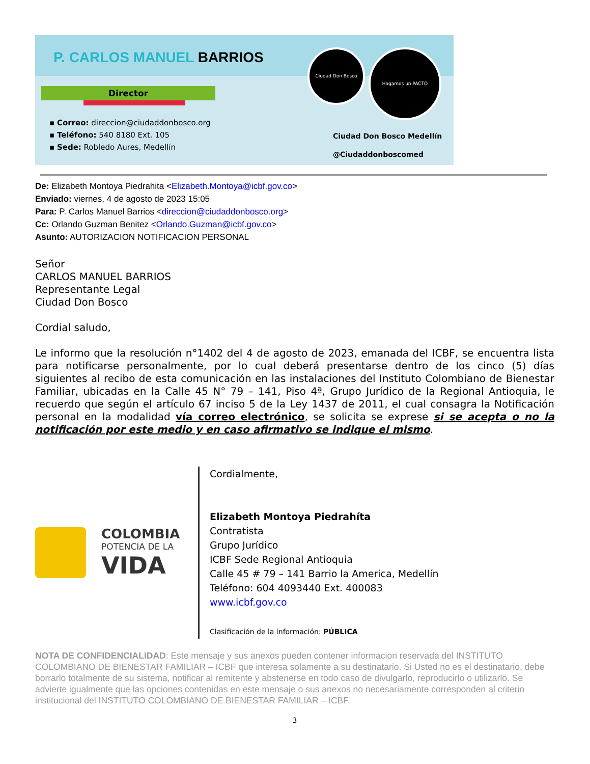P. CARLOS MANUEL BARRIOS
Director
▪ Correo: direccion@ciudaddonbosco.org
▪ Teléfono: 540 8180 Ext. 105
▪ Sede: Robledo Aures, Medellín
Ciudad Don Bosco Hagamos un PACTO
Ciudad Don Bosco Medellín
@Ciudaddonboscomed
De: Elizabeth Montoya Piedrahita <Elizabeth.Montoya@icbf.gov.co>
Enviado: viernes, 4 de agosto de 2023 15:05
Para: P. Carlos Manuel Barrios <direccion@ciudaddonbosco.org>
Cc: Orlando Guzman Benitez <Orlando.Guzman@icbf.gov.co>
Asunto: AUTORIZACION NOTIFICACION PERSONAL
Señor
CARLOS MANUEL BARRIOS
Representante Legal
Ciudad Don Bosco
Cordial saludo,
Le informo que la resolución n°1402 del 4 de agosto de 2023, emanada del ICBF, se encuentra lista para notificarse personalmente, por lo cual deberá presentarse dentro de los cinco (5) días siguientes al recibo de esta comunicación en las instalaciones del Instituto Colombiano de Bienestar Familiar, ubicadas en la Calle 45 N° 79 – 141, Piso 4ª, Grupo Jurídico de la Regional Antioquia, le recuerdo que según el artículo 67 inciso 5 de la Ley 1437 de 2011, el cual consagra la Notificación personal en la modalidad vía correo electrónico, se solicita se exprese si se acepta o no la notificación por este medio y en caso afirmativo se indique el mismo.
COLOMBIA
POTENCIA DE LA
VIDA
Cordialmente,
Elizabeth Montoya Piedrahíta
Contratista
Grupo Jurídico
ICBF Sede Regional Antioquia
Calle 45 # 79 – 141 Barrio la America, Medellín
Teléfono: 604 4093440 Ext. 400083
www.icbf.gov.co
Clasificación de la información: PÚBLICA
NOTA DE CONFIDENCIALIDAD: Este mensaje y sus anexos pueden contener informacion reservada del INSTITUTO COLOMBIANO DE BIENESTAR FAMILIAR – ICBF que interesa solamente a su destinatario. Si Usted no es el destinatario, debe borrarlo totalmente de su sistema, notificar al remitente y abstenerse en todo caso de divulgarlo, reproducirlo o utilizarlo. Se advierte igualmente que las opciones contenidas en este mensaje o sus anexos no necesariamente corresponden al criterio institucional del INSTITUTO COLOMBIANO DE BIENESTAR FAMILIAR – ICBF.
3